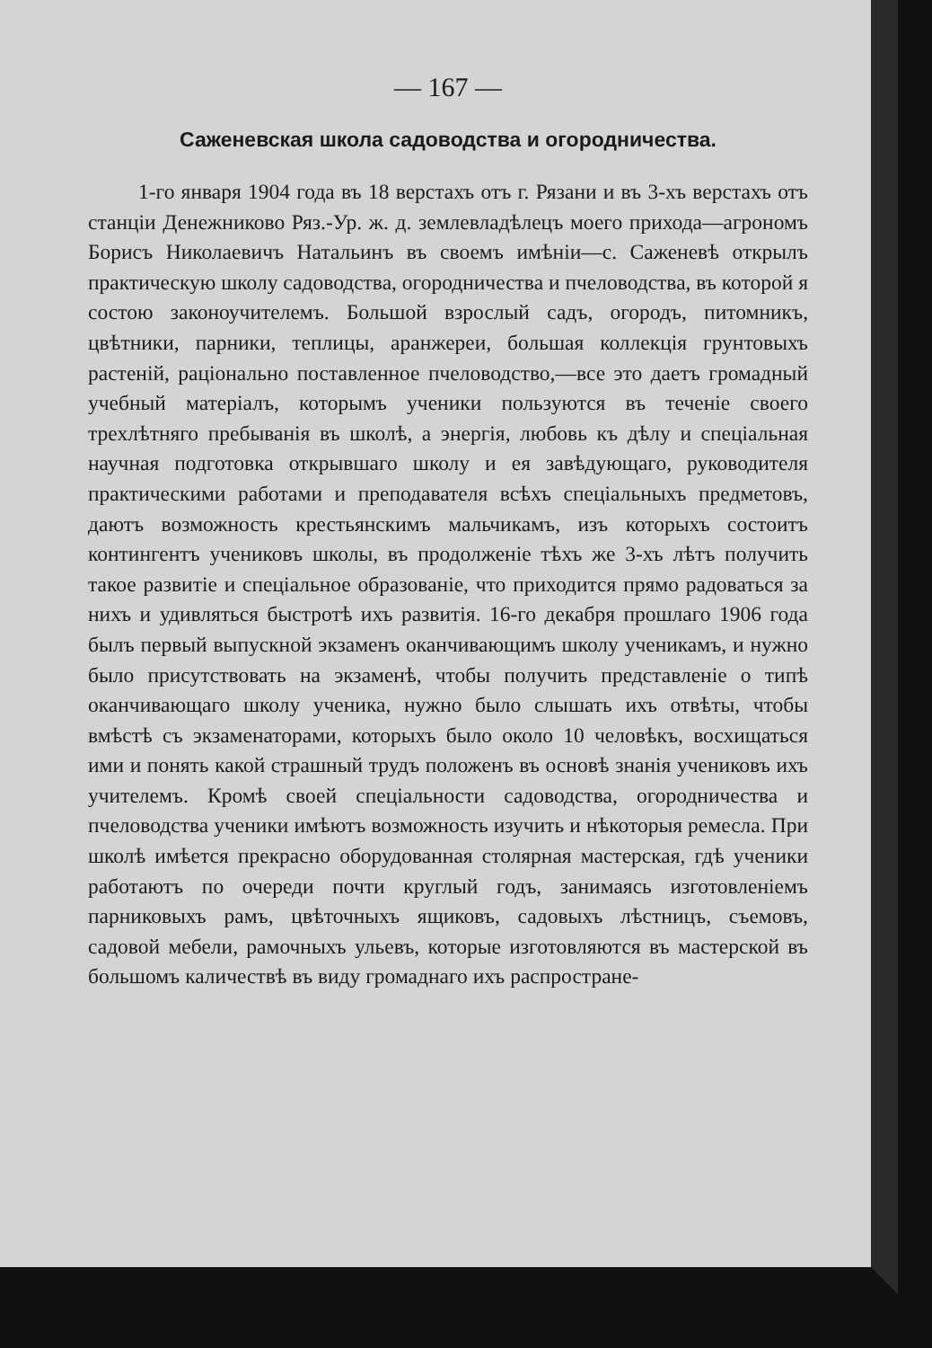— 167 —
Саженевская школа садоводства и огородничества.
1-го января 1904 года въ 18 верстахъ отъ г. Рязани и въ 3-хъ верстахъ отъ станціи Денежниково Ряз.-Ур. ж. д. землевладѣлецъ моего прихода—агрономъ Борисъ Николаевичъ Натальинъ въ своемъ имѣніи—с. Саженевѣ открылъ практическую школу садоводства, огородничества и пчеловодства, въ которой я состою законоучителемъ. Большой взрослый садъ, огородъ, питомникъ, цвѣтники, парники, теплицы, аранжереи, большая коллекція грунтовыхъ растеній, раціонально поставленное пчеловодство,—все это даетъ громадный учебный матеріалъ, которымъ ученики пользуются въ теченіе своего трехлѣтняго пребыванія въ школѣ, а энергія, любовь къ дѣлу и спеціальная научная подготовка открывшаго школу и ея завѣдующаго, руководителя практическими работами и преподавателя всѣхъ спеціальныхъ предметовъ, даютъ возможность крестьянскимъ мальчикамъ, изъ которыхъ состоитъ контингентъ учениковъ школы, въ продолженіе тѣхъ же 3-хъ лѣтъ получить такое развитіе и спеціальное образованіе, что приходится прямо радоваться за нихъ и удивляться быстротѣ ихъ развитія. 16-го декабря прошлаго 1906 года былъ первый выпускной экзаменъ оканчивающимъ школу ученикамъ, и нужно было присутствовать на экзаменѣ, чтобы получить представленіе о типѣ оканчивающаго школу ученика, нужно было слышать ихъ отвѣты, чтобы вмѣстѣ съ экзаменаторами, которыхъ было около 10 человѣкъ, восхищаться ими и понять какой страшный трудъ положенъ въ основѣ знанія учениковъ ихъ учителемъ. Кромѣ своей спеціальности садоводства, огородничества и пчеловодства ученики имѣютъ возможность изучить и нѣкоторыя ремесла. При школѣ имѣется прекрасно оборудованная столярная мастерская, гдѣ ученики работаютъ по очереди почти круглый годъ, занимаясь изготовленіемъ парниковыхъ рамъ, цвѣточныхъ ящиковъ, садовыхъ лѣстницъ, съемовъ, садовой мебели, рамочныхъ ульевъ, которые изготовляются въ мастерской въ большомъ каличествѣ въ виду громаднаго ихъ распростране-